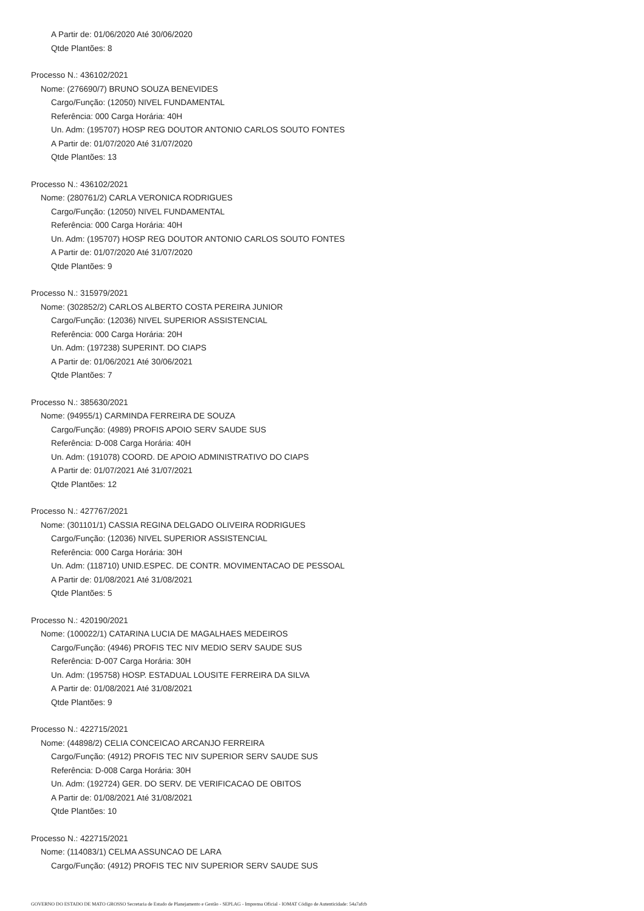A Partir de: 01/06/2020 Até 30/06/2020
Qtde Plantões: 8
Processo N.: 436102/2021
Nome: (276690/7) BRUNO SOUZA BENEVIDES
Cargo/Função: (12050) NIVEL FUNDAMENTAL
Referência: 000 Carga Horária: 40H
Un. Adm: (195707) HOSP REG DOUTOR ANTONIO CARLOS SOUTO FONTES
A Partir de: 01/07/2020 Até 31/07/2020
Qtde Plantões: 13
Processo N.: 436102/2021
Nome: (280761/2) CARLA VERONICA RODRIGUES
Cargo/Função: (12050) NIVEL FUNDAMENTAL
Referência: 000 Carga Horária: 40H
Un. Adm: (195707) HOSP REG DOUTOR ANTONIO CARLOS SOUTO FONTES
A Partir de: 01/07/2020 Até 31/07/2020
Qtde Plantões: 9
Processo N.: 315979/2021
Nome: (302852/2) CARLOS ALBERTO COSTA PEREIRA JUNIOR
Cargo/Função: (12036) NIVEL SUPERIOR ASSISTENCIAL
Referência: 000 Carga Horária: 20H
Un. Adm: (197238) SUPERINT. DO CIAPS
A Partir de: 01/06/2021 Até 30/06/2021
Qtde Plantões: 7
Processo N.: 385630/2021
Nome: (94955/1) CARMINDA FERREIRA DE SOUZA
Cargo/Função: (4989) PROFIS APOIO SERV SAUDE SUS
Referência: D-008 Carga Horária: 40H
Un. Adm: (191078) COORD. DE APOIO ADMINISTRATIVO DO CIAPS
A Partir de: 01/07/2021 Até 31/07/2021
Qtde Plantões: 12
Processo N.: 427767/2021
Nome: (301101/1) CASSIA REGINA DELGADO OLIVEIRA RODRIGUES
Cargo/Função: (12036) NIVEL SUPERIOR ASSISTENCIAL
Referência: 000 Carga Horária: 30H
Un. Adm: (118710) UNID.ESPEC. DE CONTR. MOVIMENTACAO DE PESSOAL
A Partir de: 01/08/2021 Até 31/08/2021
Qtde Plantões: 5
Processo N.: 420190/2021
Nome: (100022/1) CATARINA LUCIA DE MAGALHAES MEDEIROS
Cargo/Função: (4946) PROFIS TEC NIV MEDIO SERV SAUDE SUS
Referência: D-007 Carga Horária: 30H
Un. Adm: (195758) HOSP. ESTADUAL LOUSITE FERREIRA DA SILVA
A Partir de: 01/08/2021 Até 31/08/2021
Qtde Plantões: 9
Processo N.: 422715/2021
Nome: (44898/2) CELIA CONCEICAO ARCANJO FERREIRA
Cargo/Função: (4912) PROFIS TEC NIV SUPERIOR SERV SAUDE SUS
Referência: D-008 Carga Horária: 30H
Un. Adm: (192724) GER. DO SERV. DE VERIFICACAO DE OBITOS
A Partir de: 01/08/2021 Até 31/08/2021
Qtde Plantões: 10
Processo N.: 422715/2021
Nome: (114083/1) CELMA ASSUNCAO DE LARA
Cargo/Função: (4912) PROFIS TEC NIV SUPERIOR SERV SAUDE SUS
GOVERNO DO ESTADO DE MATO GROSSO Secretaria de Estado de Planejamento e Gestão - SEPLAG - Imprensa Oficial - IOMAT Código de Autenticidade: 54a7afcb